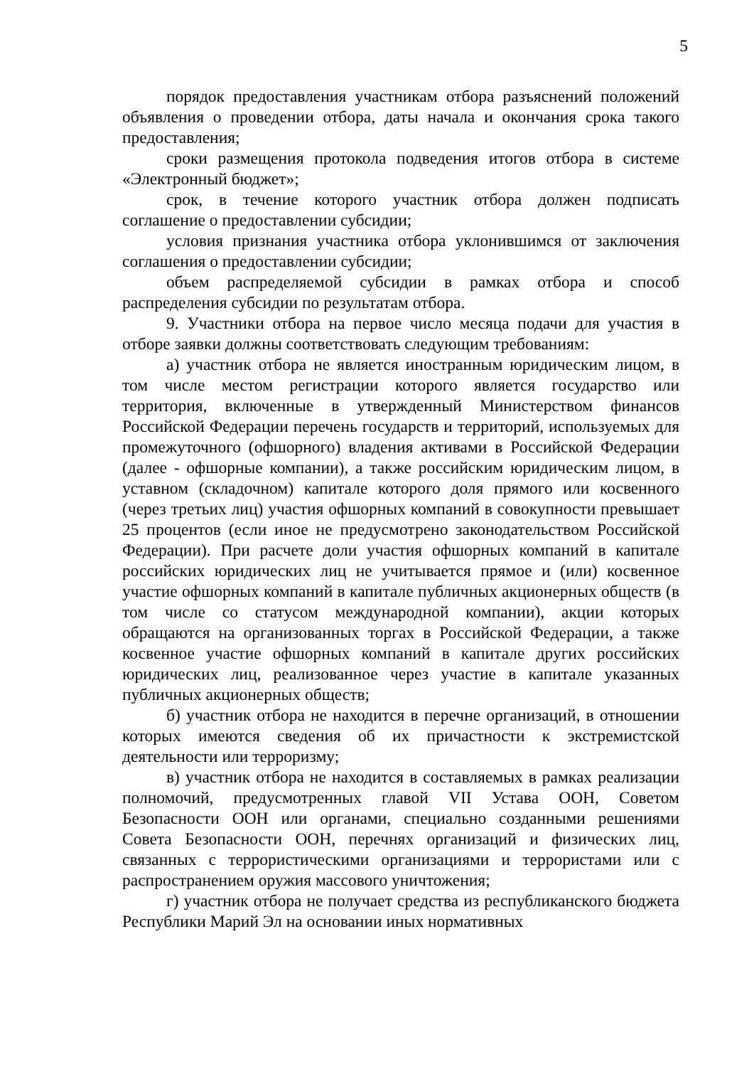5
порядок предоставления участникам отбора разъяснений положений объявления о проведении отбора, даты начала и окончания срока такого предоставления;
сроки размещения протокола подведения итогов отбора в системе «Электронный бюджет»;
срок, в течение которого участник отбора должен подписать соглашение о предоставлении субсидии;
условия признания участника отбора уклонившимся от заключения соглашения о предоставлении субсидии;
объем распределяемой субсидии в рамках отбора и способ распределения субсидии по результатам отбора.
9. Участники отбора на первое число месяца подачи для участия в отборе заявки должны соответствовать следующим требованиям:
а) участник отбора не является иностранным юридическим лицом, в том числе местом регистрации которого является государство или территория, включенные в утвержденный Министерством финансов Российской Федерации перечень государств и территорий, используемых для промежуточного (офшорного) владения активами в Российской Федерации (далее - офшорные компании), а также российским юридическим лицом, в уставном (складочном) капитале которого доля прямого или косвенного (через третьих лиц) участия офшорных компаний в совокупности превышает 25 процентов (если иное не предусмотрено законодательством Российской Федерации). При расчете доли участия офшорных компаний в капитале российских юридических лиц не учитывается прямое и (или) косвенное участие офшорных компаний в капитале публичных акционерных обществ (в том числе со статусом международной компании), акции которых обращаются на организованных торгах в Российской Федерации, а также косвенное участие офшорных компаний в капитале других российских юридических лиц, реализованное через участие в капитале указанных публичных акционерных обществ;
б) участник отбора не находится в перечне организаций, в отношении которых имеются сведения об их причастности к экстремистской деятельности или терроризму;
в) участник отбора не находится в составляемых в рамках реализации полномочий, предусмотренных главой VII Устава ООН, Советом Безопасности ООН или органами, специально созданными решениями Совета Безопасности ООН, перечнях организаций и физических лиц, связанных с террористическими организациями и террористами или с распространением оружия массового уничтожения;
г) участник отбора не получает средства из республиканского бюджета Республики Марий Эл на основании иных нормативных